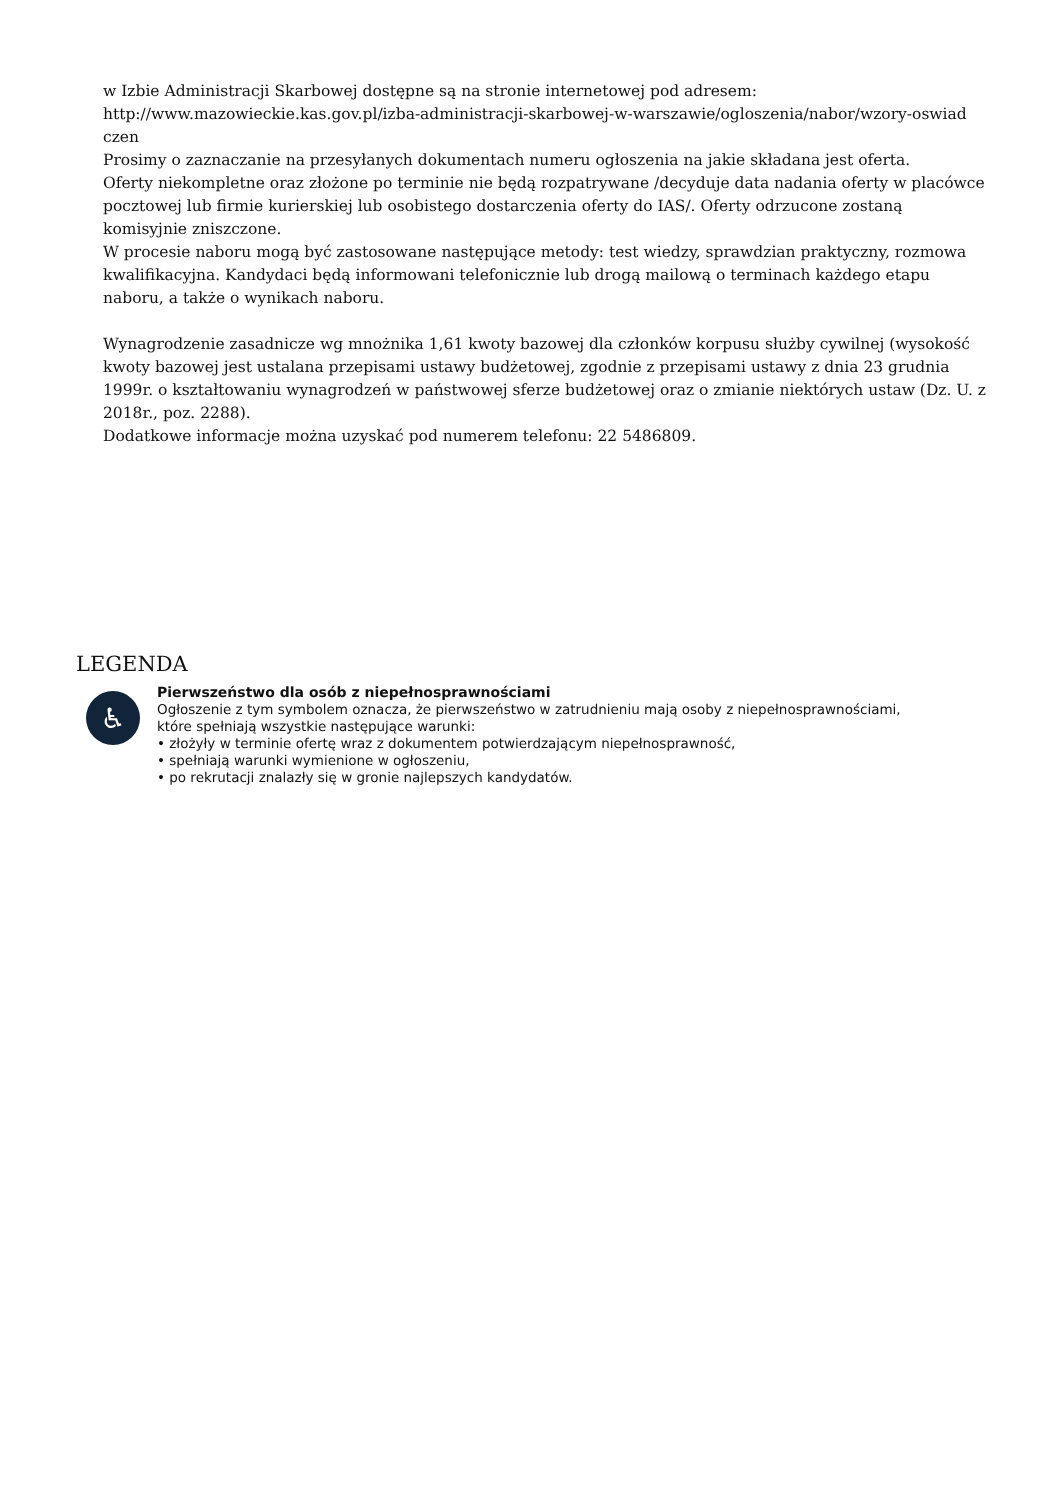w Izbie Administracji Skarbowej dostępne są na stronie internetowej pod adresem:
http://www.mazowieckie.kas.gov.pl/izba-administracji-skarbowej-w-warszawie/ogloszenia/nabor/wzory-oswiad czen
Prosimy o zaznaczanie na przesyłanych dokumentach numeru ogłoszenia na jakie składana jest oferta.
Oferty niekompletne oraz złożone po terminie nie będą rozpatrywane /decyduje data nadania oferty w placówce pocztowej lub firmie kurierskiej lub osobistego dostarczenia oferty do IAS/. Oferty odrzucone zostaną komisyjnie zniszczone.
W procesie naboru mogą być zastosowane następujące metody: test wiedzy, sprawdzian praktyczny, rozmowa kwalifikacyjna. Kandydaci będą informowani telefonicznie lub drogą mailową o terminach każdego etapu naboru, a także o wynikach naboru.
Wynagrodzenie zasadnicze wg mnożnika 1,61 kwoty bazowej dla członków korpusu służby cywilnej (wysokość kwoty bazowej jest ustalana przepisami ustawy budżetowej, zgodnie z przepisami ustawy z dnia 23 grudnia 1999r. o kształtowaniu wynagrodzeń w państwowej sferze budżetowej oraz o zmianie niektórych ustaw (Dz. U. z 2018r., poz. 2288).
Dodatkowe informacje można uzyskać pod numerem telefonu: 22 5486809.
LEGENDA
♿
Pierwszeństwo dla osób z niepełnosprawnościami
Ogłoszenie z tym symbolem oznacza, że pierwszeństwo w zatrudnieniu mają osoby z niepełnosprawnościami,
które spełniają wszystkie następujące warunki:
• złożyły w terminie ofertę wraz z dokumentem potwierdzającym niepełnosprawność,
• spełniają warunki wymienione w ogłoszeniu,
• po rekrutacji znalazły się w gronie najlepszych kandydatów.